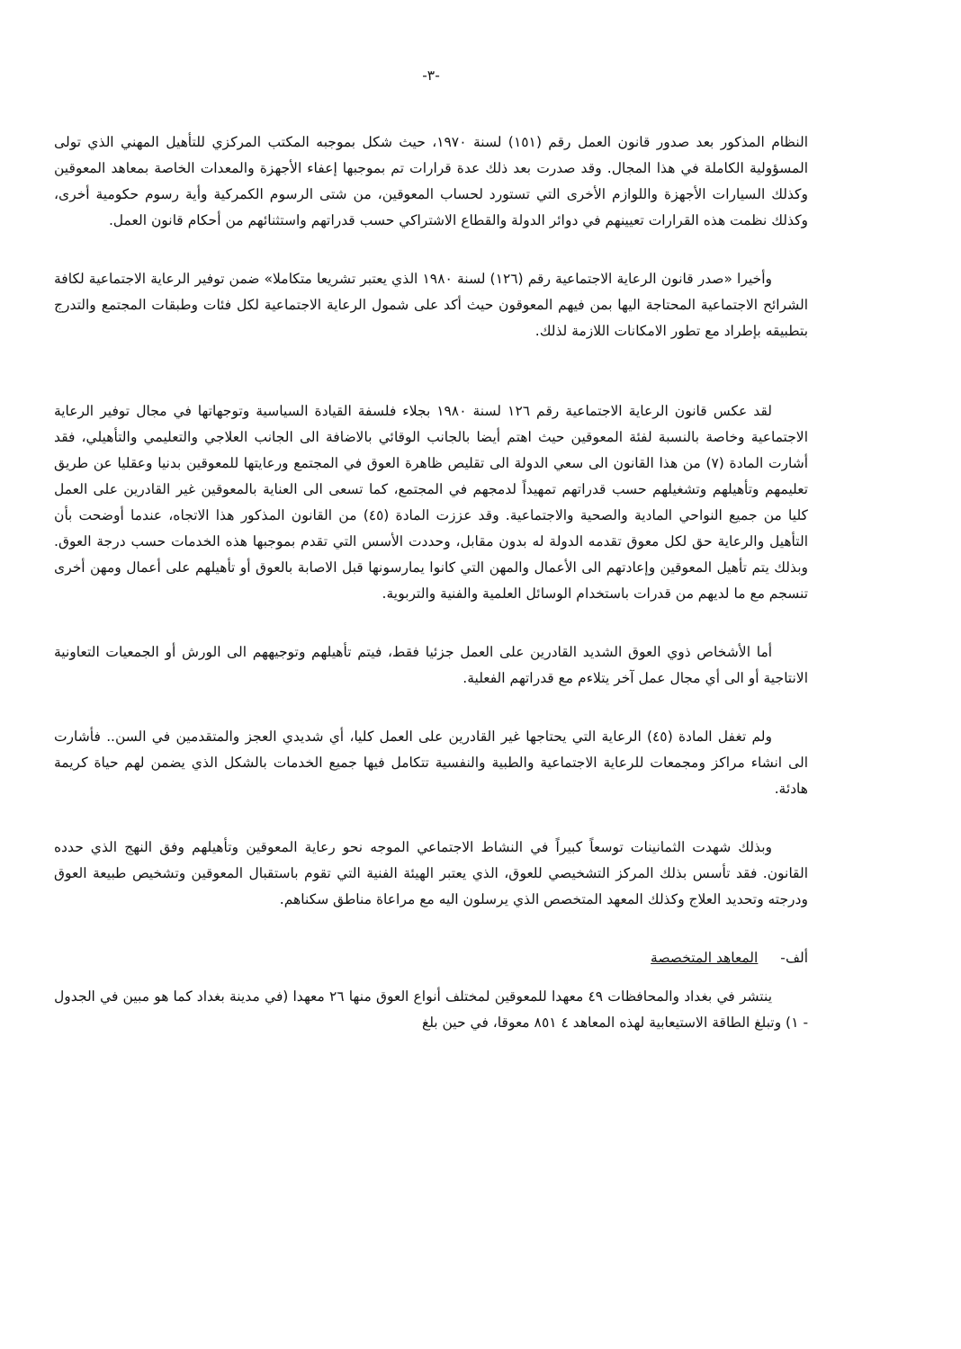-٣-
النظام المذكور بعد صدور قانون العمل رقم (١٥١) لسنة ١٩٧٠، حيث شكل بموجبه المكتب المركزي للتأهيل المهني الذي تولى المسؤولية الكاملة في هذا المجال. وقد صدرت بعد ذلك عدة قرارات تم بموجبها إعفاء الأجهزة والمعدات الخاصة بمعاهد المعوقين وكذلك السيارات الأجهزة واللوازم الأخرى التي تستورد لحساب المعوقين، من شتى الرسوم الكمركية وأية رسوم حكومية أخرى، وكذلك نظمت هذه القرارات تعيينهم في دوائر الدولة والقطاع الاشتراكي حسب قدراتهم واستثنائهم من أحكام قانون العمل.
وأخيرا «صدر قانون الرعاية الاجتماعية رقم (١٢٦) لسنة ١٩٨٠ الذي يعتبر تشريعا متكاملا» ضمن توفير الرعاية الاجتماعية لكافة الشرائح الاجتماعية المحتاجة اليها بمن فيهم المعوقون حيث أكد على شمول الرعاية الاجتماعية لكل فئات وطبقات المجتمع والتدرج بتطبيقه بإطراد مع تطور الامكانات اللازمة لذلك.
لقد عكس قانون الرعاية الاجتماعية رقم ١٢٦ لسنة ١٩٨٠ بجلاء فلسفة القيادة السياسية وتوجهاتها في مجال توفير الرعاية الاجتماعية وخاصة بالنسبة لفئة المعوقين حيث اهتم أيضا بالجانب الوقائي بالاضافة الى الجانب العلاجي والتعليمي والتأهيلي، فقد أشارت المادة (٧) من هذا القانون الى سعي الدولة الى تقليص ظاهرة العوق في المجتمع ورعايتها للمعوقين بدنيا وعقليا عن طريق تعليمهم وتأهيلهم وتشغيلهم حسب قدراتهم تمهيداً لدمجهم في المجتمع، كما تسعى الى العناية بالمعوقين غير القادرين على العمل كليا من جميع النواحي المادية والصحية والاجتماعية. وقد عززت المادة (٤٥) من القانون المذكور هذا الاتجاه، عندما أوضحت بأن التأهيل والرعاية حق لكل معوق تقدمه الدولة له بدون مقابل، وحددت الأسس التي تقدم بموجبها هذه الخدمات حسب درجة العوق. وبذلك يتم تأهيل المعوقين وإعادتهم الى الأعمال والمهن التي كانوا يمارسونها قبل الاصابة بالعوق أو تأهيلهم على أعمال ومهن أخرى تنسجم مع ما لديهم من قدرات باستخدام الوسائل العلمية والفنية والتربوية.
أما الأشخاص ذوي العوق الشديد القادرين على العمل جزئيا فقط، فيتم تأهيلهم وتوجيههم الى الورش أو الجمعيات التعاونية الانتاجية أو الى أي مجال عمل آخر يتلاءم مع قدراتهم الفعلية.
ولم تغفل المادة (٤٥) الرعاية التي يحتاجها غير القادرين على العمل كليا، أي شديدي العجز والمتقدمين في السن.. فأشارت الى انشاء مراكز ومجمعات للرعاية الاجتماعية والطبية والنفسية تتكامل فيها جميع الخدمات بالشكل الذي يضمن لهم حياة كريمة هادئة.
وبذلك شهدت الثمانينات توسعاً كبيراً في النشاط الاجتماعي الموجه نحو رعاية المعوقين وتأهيلهم وفق النهج الذي حدده القانون. فقد تأسس بذلك المركز التشخيصي للعوق، الذي يعتبر الهيئة الفنية التي تقوم باستقبال المعوقين وتشخيص طبيعة العوق ودرجته وتحديد العلاج وكذلك المعهد المتخصص الذي يرسلون اليه مع مراعاة مناطق سكناهم.
ألف- المعاهد المتخصصة
ينتشر في بغداد والمحافظات ٤٩ معهدا للمعوقين لمختلف أنواع العوق منها ٢٦ معهدا (في مدينة بغداد كما هو مبين في الجدول - ١) وتبلغ الطاقة الاستيعابية لهذه المعاهد ٤ ٨٥١ معوقا، في حين بلغ